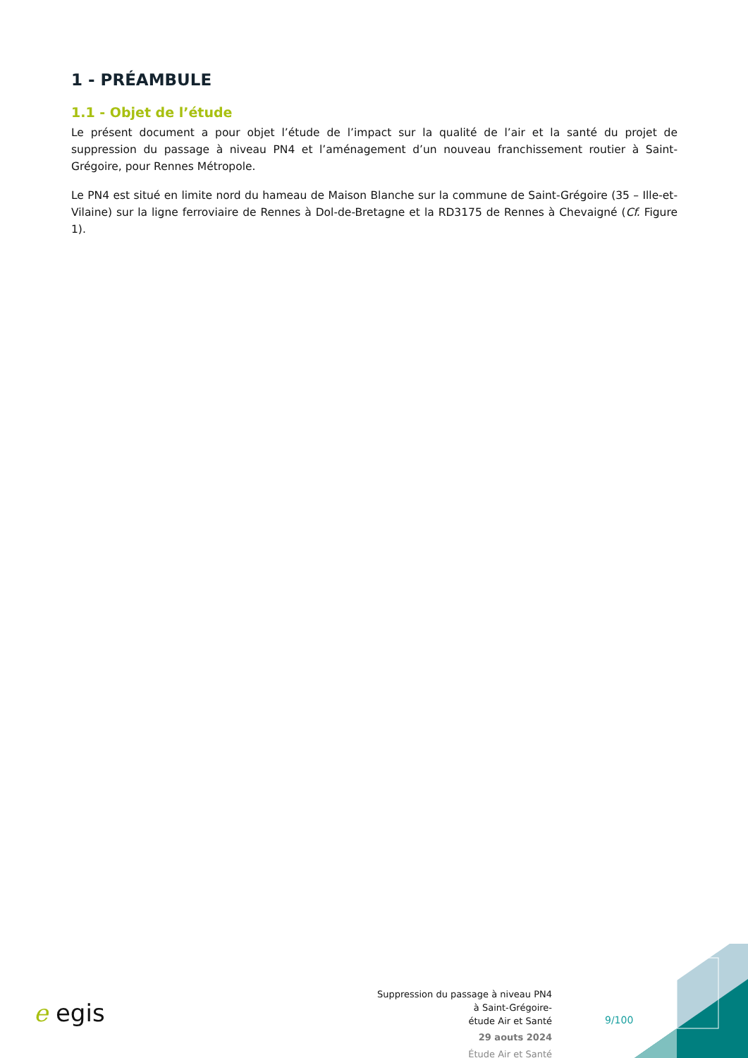1 - PRÉAMBULE
1.1 - Objet de l’étude
Le présent document a pour objet l’étude de l’impact sur la qualité de l’air et la santé du projet de suppression du passage à niveau PN4 et l’aménagement d’un nouveau franchissement routier à Saint-Grégoire, pour Rennes Métropole.
Le PN4 est situé en limite nord du hameau de Maison Blanche sur la commune de Saint-Grégoire (35 – Ille-et-Vilaine) sur la ligne ferroviaire de Rennes à Dol-de-Bretagne et la RD3175 de Rennes à Chevaigné (Cf. Figure 1).
e egis
Suppression du passage à niveau PN4
à Saint-Grégoire-
étude Air et Santé
29 aouts 2024
Étude Air et Santé
9/100